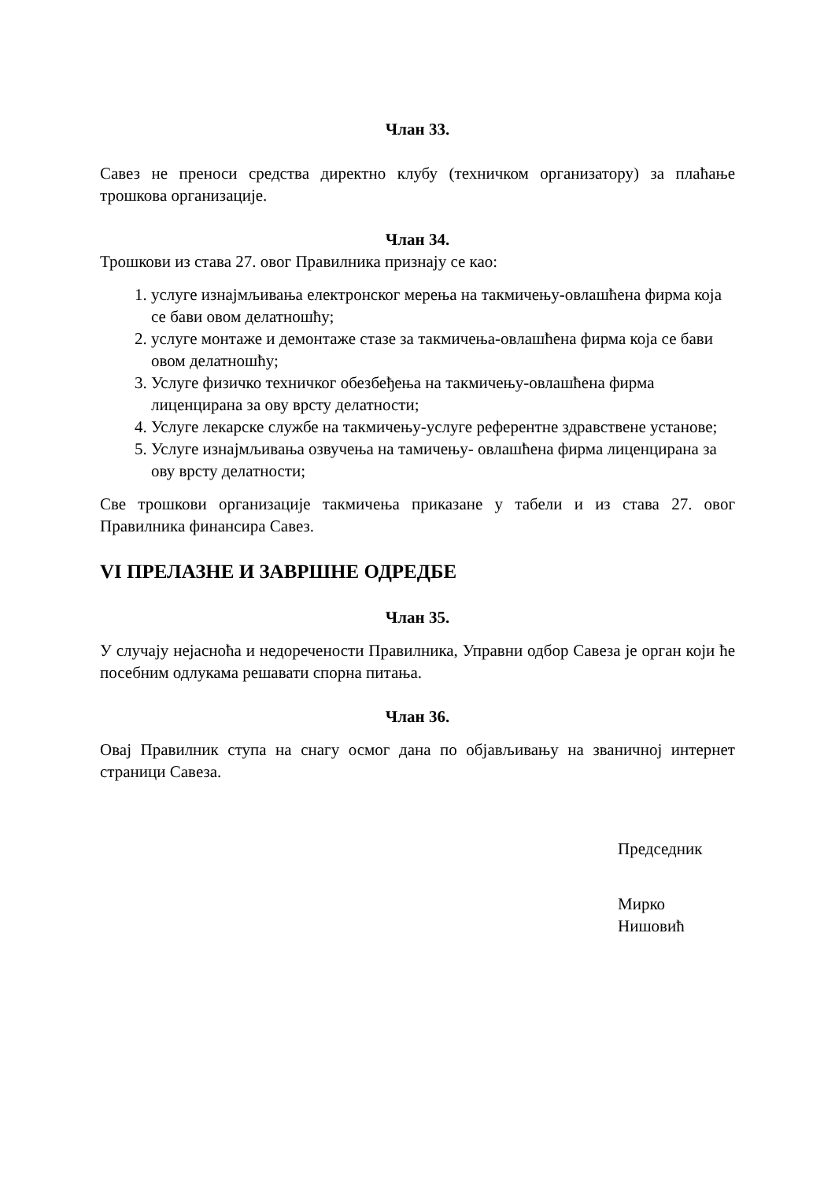Члан 33.
Савез не преноси средства директно клубу (техничком организатору) за плаћање трошкова организације.
Члан 34.
Трошкови из става 27. овог Правилника признају се као:
1. услуге изнајмљивања електронског мерења на такмичењу-овлашћена фирма која се бави овом делатношћу;
2. услуге монтаже и демонтаже стазе за такмичења-овлашћена фирма која се бави овом делатношћу;
3. Услуге физичко техничког обезбеђења на такмичењу-овлашћена фирма лиценцирана за ову врсту делатности;
4. Услуге лекарске службе на такмичењу-услуге референтне здравствене установе;
5. Услуге изнајмљивања озвучења на тамичењу- овлашћена фирма лиценцирана за ову врсту делатности;
Све трошкови организације такмичења приказане у табели и из става 27. овог Правилника финансира Савез.
VI ПРЕЛАЗНЕ И ЗАВРШНЕ ОДРЕДБЕ
Члан 35.
У случају нејасноћа и недоречености Правилника, Управни одбор Савеза је орган који ће посебним одлукама решавати спорна питања.
Члан 36.
Овај Правилник ступа на снагу осмог дана по објављивању на званичној интернет страници Савеза.
Председник
Мирко Нишовић